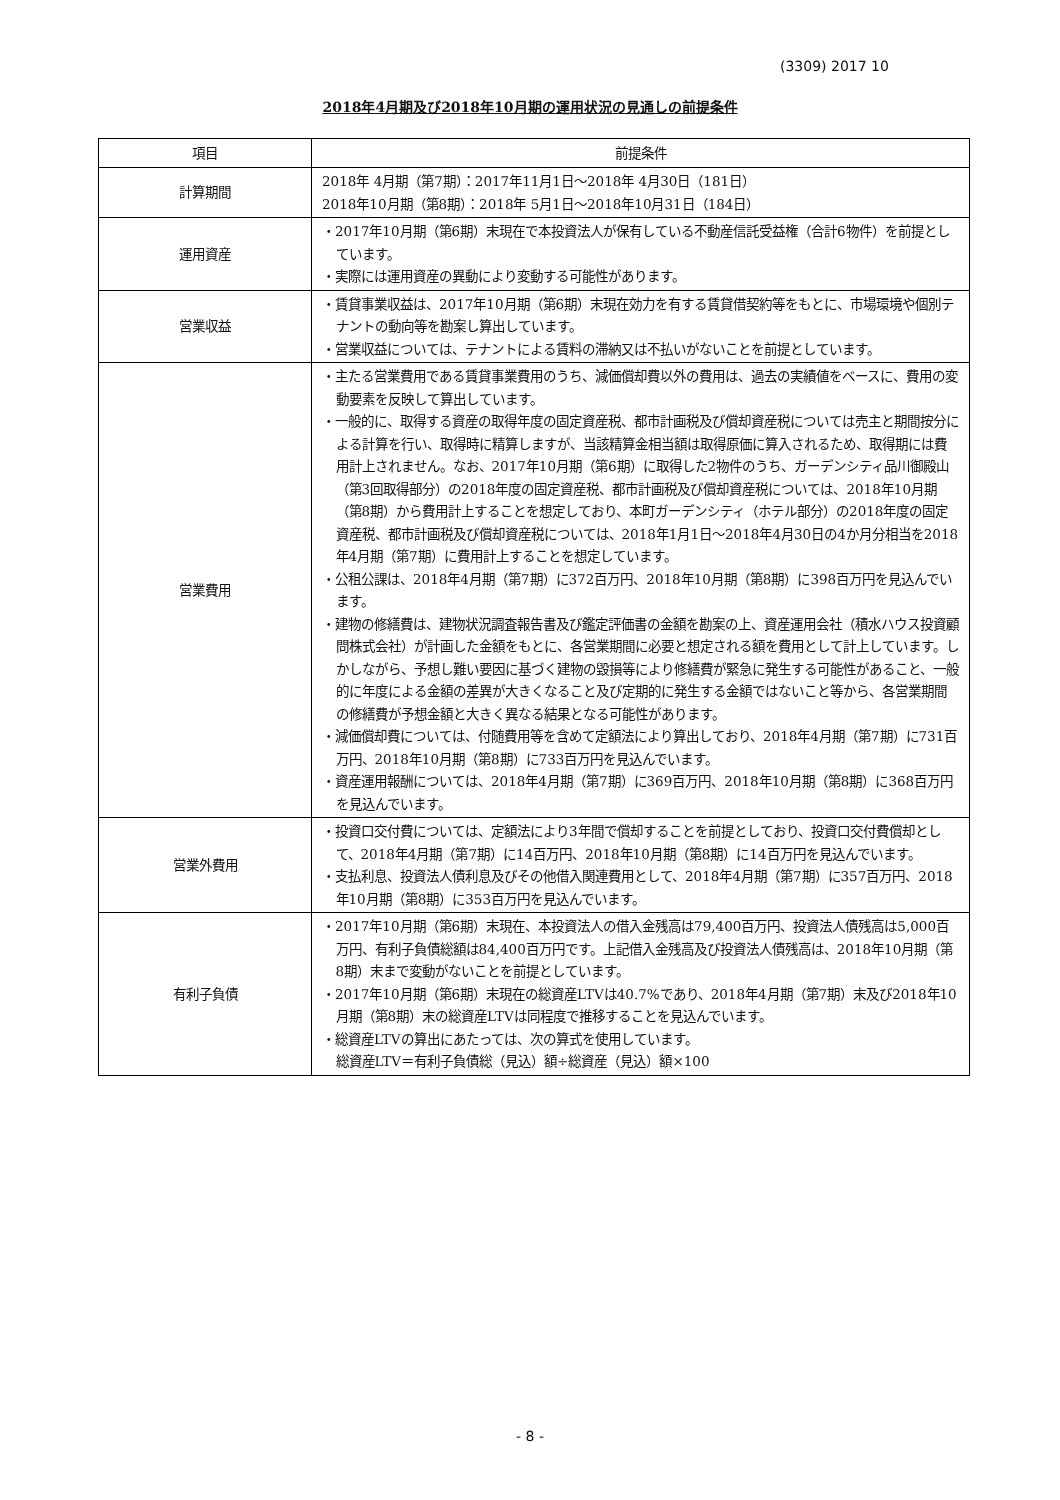(3309) 2017 10
2018年4月期及び2018年10月期の運用状況の見通しの前提条件
| 項目 | 前提条件 |
| --- | --- |
| 計算期間 | 2018年 4月期（第7期）：2017年11月1日～2018年 4月30日（181日） 2018年10月期（第8期）：2018年 5月1日～2018年10月31日（184日） |
| 運用資産 | ・2017年10月期（第6期）末現在で本投資法人が保有している不動産信託受益権（合計6物件）を前提としています。 ・実際には運用資産の異動により変動する可能性があります。 |
| 営業収益 | ・賃貸事業収益は、2017年10月期（第6期）末現在効力を有する賃貸借契約等をもとに、市場環境や個別テナントの動向等を勘案し算出しています。 ・営業収益については、テナントによる賃料の滞納又は不払いがないことを前提としています。 |
| 営業費用 | ・主たる営業費用である賃貸事業費用のうち、減価償却費以外の費用は、過去の実績値をベースに、費用の変動要素を反映して算出しています。 ・一般的に、取得する資産の取得年度の固定資産税、都市計画税及び償却資産税については売主と期間按分による計算を行い、取得時に精算しますが、当該精算金相当額は取得原価に算入されるため、取得期には費用計上されません。なお、2017年10月期（第6期）に取得した2物件のうち、ガーデンシティ品川御殿山（第3回取得部分）の2018年度の固定資産税、都市計画税及び償却資産税については、2018年10月期（第8期）から費用計上することを想定しており、本町ガーデンシティ（ホテル部分）の2018年度の固定資産税、都市計画税及び償却資産税については、2018年1月1日～2018年4月30日の4か月分相当を2018年4月期（第7期）に費用計上することを想定しています。 ・公租公課は、2018年4月期（第7期）に372百万円、2018年10月期（第8期）に398百万円を見込んでいます。 ・建物の修繕費は、建物状況調査報告書及び鑑定評価書の金額を勘案の上、資産運用会社（積水ハウス投資顧問株式会社）が計画した金額をもとに、各営業期間に必要と想定される額を費用として計上しています。しかしながら、予想し難い要因に基づく建物の毀損等により修繕費が緊急に発生する可能性があること、一般的に年度による金額の差異が大きくなること及び定期的に発生する金額ではないこと等から、各営業期間の修繕費が予想金額と大きく異なる結果となる可能性があります。 ・減価償却費については、付随費用等を含めて定額法により算出しており、2018年4月期（第7期）に731百万円、2018年10月期（第8期）に733百万円を見込んでいます。 ・資産運用報酬については、2018年4月期（第7期）に369百万円、2018年10月期（第8期）に368百万円を見込んでいます。 |
| 営業外費用 | ・投資口交付費については、定額法により3年間で償却することを前提としており、投資口交付費償却として、2018年4月期（第7期）に14百万円、2018年10月期（第8期）に14百万円を見込んでいます。 ・支払利息、投資法人債利息及びその他借入関連費用として、2018年4月期（第7期）に357百万円、2018年10月期（第8期）に353百万円を見込んでいます。 |
| 有利子負債 | ・2017年10月期（第6期）末現在、本投資法人の借入金残高は79,400百万円、投資法人債残高は5,000百万円、有利子負債総額は84,400百万円です。上記借入金残高及び投資法人債残高は、2018年10月期（第8期）末まで変動がないことを前提としています。 ・2017年10月期（第6期）末現在の総資産LTVは40.7%であり、2018年4月期（第7期）末及び2018年10月期（第8期）末の総資産LTVは同程度で推移することを見込んでいます。 ・総資産LTVの算出にあたっては、次の算式を使用しています。 総資産LTV＝有利子負債総（見込）額÷総資産（見込）額×100 |
- 8 -